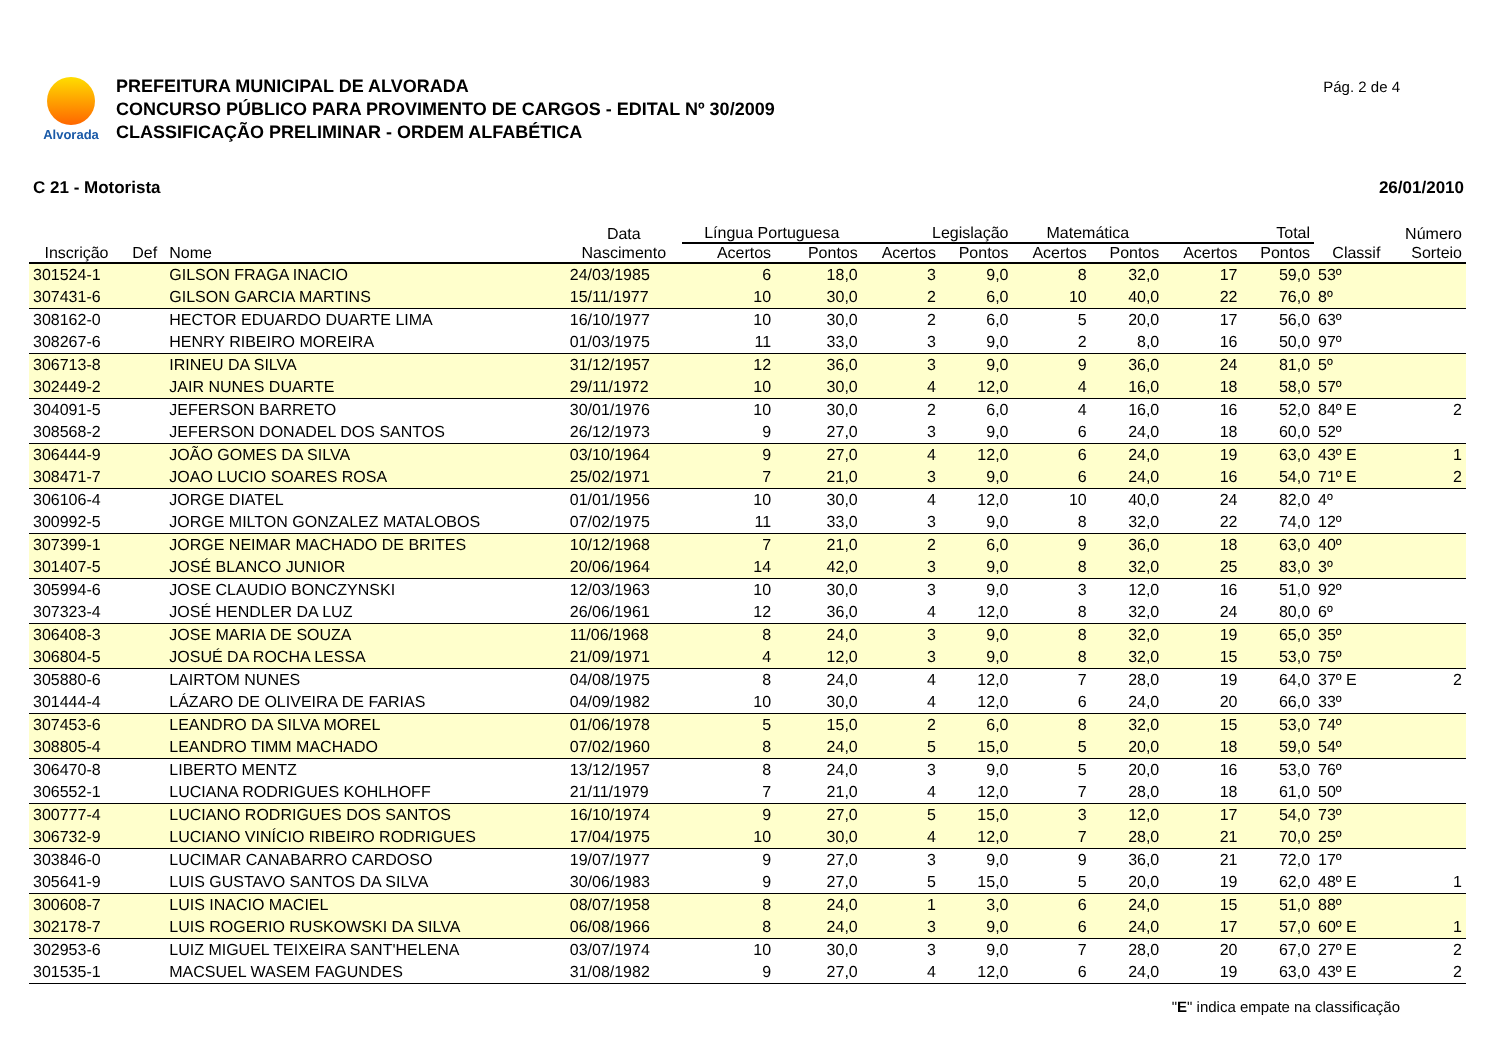Alvorada
PREFEITURA MUNICIPAL DE ALVORADA
CONCURSO PÚBLICO PARA PROVIMENTO DE CARGOS - EDITAL Nº 30/2009
CLASSIFICAÇÃO PRELIMINAR - ORDEM ALFABÉTICA
Pág. 2 de 4
C 21 - Motorista 26/01/2010
| | | | Data | Língua Portuguesa | | Legislação | | Matemática | | Total | | | Número |
| --- | --- | --- | --- | --- | --- | --- | --- | --- | --- | --- | --- | --- | --- |
| Inscrição | Def | Nome | Nascimento | Acertos | Pontos | Acertos | Pontos | Acertos | Pontos | Acertos | Pontos | Classif | Sorteio |
| 301524-1 | | GILSON FRAGA INACIO | 24/03/1985 | 6 | 18,0 | 3 | 9,0 | 8 | 32,0 | 17 | 59,0 | 53º | |
| 307431-6 | | GILSON GARCIA MARTINS | 15/11/1977 | 10 | 30,0 | 2 | 6,0 | 10 | 40,0 | 22 | 76,0 | 8º | |
| 308162-0 | | HECTOR EDUARDO DUARTE LIMA | 16/10/1977 | 10 | 30,0 | 2 | 6,0 | 5 | 20,0 | 17 | 56,0 | 63º | |
| 308267-6 | | HENRY RIBEIRO MOREIRA | 01/03/1975 | 11 | 33,0 | 3 | 9,0 | 2 | 8,0 | 16 | 50,0 | 97º | |
| 306713-8 | | IRINEU DA SILVA | 31/12/1957 | 12 | 36,0 | 3 | 9,0 | 9 | 36,0 | 24 | 81,0 | 5º | |
| 302449-2 | | JAIR NUNES DUARTE | 29/11/1972 | 10 | 30,0 | 4 | 12,0 | 4 | 16,0 | 18 | 58,0 | 57º | |
| 304091-5 | | JEFERSON BARRETO | 30/01/1976 | 10 | 30,0 | 2 | 6,0 | 4 | 16,0 | 16 | 52,0 | 84º E | 2 |
| 308568-2 | | JEFERSON DONADEL DOS SANTOS | 26/12/1973 | 9 | 27,0 | 3 | 9,0 | 6 | 24,0 | 18 | 60,0 | 52º | |
| 306444-9 | | JOÃO GOMES DA SILVA | 03/10/1964 | 9 | 27,0 | 4 | 12,0 | 6 | 24,0 | 19 | 63,0 | 43º E | 1 |
| 308471-7 | | JOAO LUCIO SOARES ROSA | 25/02/1971 | 7 | 21,0 | 3 | 9,0 | 6 | 24,0 | 16 | 54,0 | 71º E | 2 |
| 306106-4 | | JORGE DIATEL | 01/01/1956 | 10 | 30,0 | 4 | 12,0 | 10 | 40,0 | 24 | 82,0 | 4º | |
| 300992-5 | | JORGE MILTON GONZALEZ MATALOBOS | 07/02/1975 | 11 | 33,0 | 3 | 9,0 | 8 | 32,0 | 22 | 74,0 | 12º | |
| 307399-1 | | JORGE NEIMAR MACHADO DE BRITES | 10/12/1968 | 7 | 21,0 | 2 | 6,0 | 9 | 36,0 | 18 | 63,0 | 40º | |
| 301407-5 | | JOSÉ BLANCO JUNIOR | 20/06/1964 | 14 | 42,0 | 3 | 9,0 | 8 | 32,0 | 25 | 83,0 | 3º | |
| 305994-6 | | JOSE CLAUDIO BONCZYNSKI | 12/03/1963 | 10 | 30,0 | 3 | 9,0 | 3 | 12,0 | 16 | 51,0 | 92º | |
| 307323-4 | | JOSÉ HENDLER DA LUZ | 26/06/1961 | 12 | 36,0 | 4 | 12,0 | 8 | 32,0 | 24 | 80,0 | 6º | |
| 306408-3 | | JOSE MARIA DE SOUZA | 11/06/1968 | 8 | 24,0 | 3 | 9,0 | 8 | 32,0 | 19 | 65,0 | 35º | |
| 306804-5 | | JOSUÉ DA ROCHA LESSA | 21/09/1971 | 4 | 12,0 | 3 | 9,0 | 8 | 32,0 | 15 | 53,0 | 75º | |
| 305880-6 | | LAIRTOM NUNES | 04/08/1975 | 8 | 24,0 | 4 | 12,0 | 7 | 28,0 | 19 | 64,0 | 37º E | 2 |
| 301444-4 | | LÁZARO DE OLIVEIRA DE FARIAS | 04/09/1982 | 10 | 30,0 | 4 | 12,0 | 6 | 24,0 | 20 | 66,0 | 33º | |
| 307453-6 | | LEANDRO DA SILVA MOREL | 01/06/1978 | 5 | 15,0 | 2 | 6,0 | 8 | 32,0 | 15 | 53,0 | 74º | |
| 308805-4 | | LEANDRO TIMM MACHADO | 07/02/1960 | 8 | 24,0 | 5 | 15,0 | 5 | 20,0 | 18 | 59,0 | 54º | |
| 306470-8 | | LIBERTO MENTZ | 13/12/1957 | 8 | 24,0 | 3 | 9,0 | 5 | 20,0 | 16 | 53,0 | 76º | |
| 306552-1 | | LUCIANA RODRIGUES KOHLHOFF | 21/11/1979 | 7 | 21,0 | 4 | 12,0 | 7 | 28,0 | 18 | 61,0 | 50º | |
| 300777-4 | | LUCIANO RODRIGUES DOS SANTOS | 16/10/1974 | 9 | 27,0 | 5 | 15,0 | 3 | 12,0 | 17 | 54,0 | 73º | |
| 306732-9 | | LUCIANO VINÍCIO RIBEIRO RODRIGUES | 17/04/1975 | 10 | 30,0 | 4 | 12,0 | 7 | 28,0 | 21 | 70,0 | 25º | |
| 303846-0 | | LUCIMAR CANABARRO CARDOSO | 19/07/1977 | 9 | 27,0 | 3 | 9,0 | 9 | 36,0 | 21 | 72,0 | 17º | |
| 305641-9 | | LUIS GUSTAVO SANTOS DA SILVA | 30/06/1983 | 9 | 27,0 | 5 | 15,0 | 5 | 20,0 | 19 | 62,0 | 48º E | 1 |
| 300608-7 | | LUIS INACIO MACIEL | 08/07/1958 | 8 | 24,0 | 1 | 3,0 | 6 | 24,0 | 15 | 51,0 | 88º | |
| 302178-7 | | LUIS ROGERIO RUSKOWSKI DA SILVA | 06/08/1966 | 8 | 24,0 | 3 | 9,0 | 6 | 24,0 | 17 | 57,0 | 60º E | 1 |
| 302953-6 | | LUIZ MIGUEL TEIXEIRA SANT'HELENA | 03/07/1974 | 10 | 30,0 | 3 | 9,0 | 7 | 28,0 | 20 | 67,0 | 27º E | 2 |
| 301535-1 | | MACSUEL WASEM FAGUNDES | 31/08/1982 | 9 | 27,0 | 4 | 12,0 | 6 | 24,0 | 19 | 63,0 | 43º E | 2 |
"E" indica empate na classificação